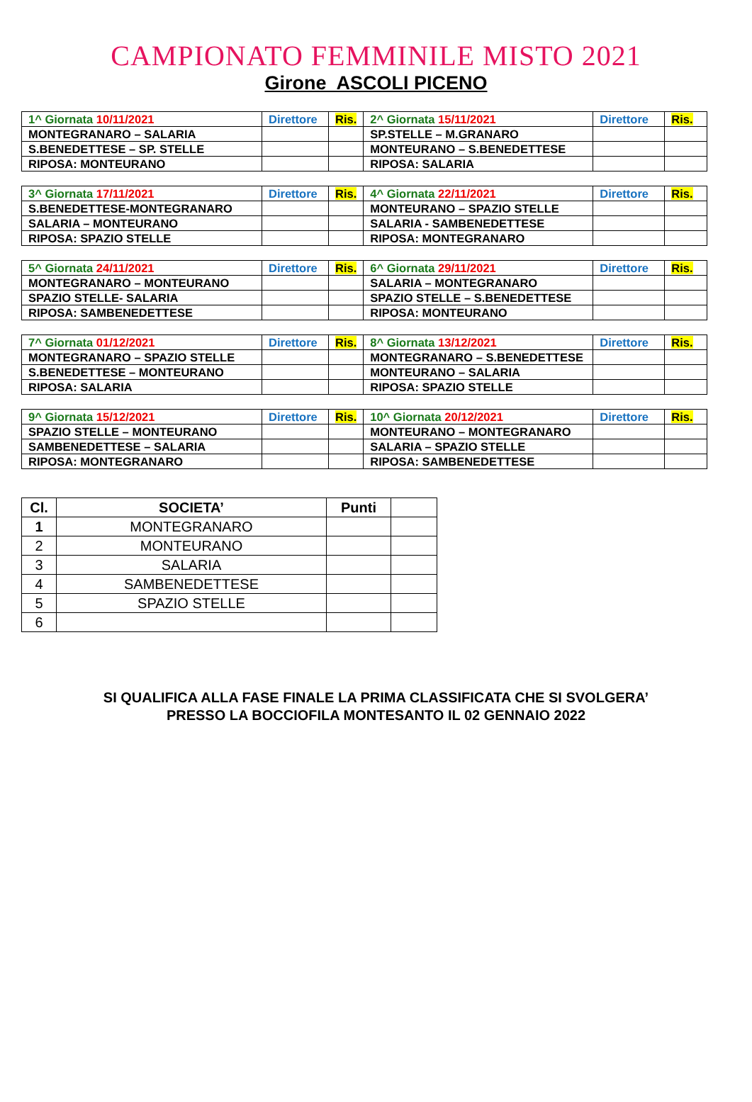CAMPIONATO FEMMINILE MISTO 2021
Girone ASCOLI PICENO
| 1^ Giornata 10/11/2021 | Direttore | Ris. | 2^ Giornata 15/11/2021 | Direttore | Ris. |
| MONTEGRANARO – SALARIA | | | SP.STELLE – M.GRANARO | | |
| S.BENEDETTESE – SP. STELLE | | | MONTEURANO – S.BENEDETTESE | | |
| RIPOSA: MONTEURANO | | | RIPOSA: SALARIA | | |
| 3^ Giornata 17/11/2021 | Direttore | Ris. | 4^ Giornata 22/11/2021 | Direttore | Ris. |
| S.BENEDETTESE-MONTEGRANARO | | | MONTEURANO – SPAZIO STELLE | | |
| SALARIA – MONTEURANO | | | SALARIA - SAMBENEDETTESE | | |
| RIPOSA: SPAZIO STELLE | | | RIPOSA: MONTEGRANARO | | |
| 5^ Giornata 24/11/2021 | Direttore | Ris. | 6^ Giornata 29/11/2021 | Direttore | Ris. |
| MONTEGRANARO – MONTEURANO | | | SALARIA – MONTEGRANARO | | |
| SPAZIO STELLE- SALARIA | | | SPAZIO STELLE – S.BENEDETTESE | | |
| RIPOSA: SAMBENEDETTESE | | | RIPOSA: MONTEURANO | | |
| 7^ Giornata 01/12/2021 | Direttore | Ris. | 8^ Giornata 13/12/2021 | Direttore | Ris. |
| MONTEGRANARO – SPAZIO STELLE | | | MONTEGRANARO – S.BENEDETTESE | | |
| S.BENEDETTESE – MONTEURANO | | | MONTEURANO – SALARIA | | |
| RIPOSA: SALARIA | | | RIPOSA: SPAZIO STELLE | | |
| 9^ Giornata 15/12/2021 | Direttore | Ris. | 10^ Giornata 20/12/2021 | Direttore | Ris. |
| SPAZIO STELLE – MONTEURANO | | | MONTEURANO – MONTEGRANARO | | |
| SAMBENEDETTESE – SALARIA | | | SALARIA – SPAZIO STELLE | | |
| RIPOSA: MONTEGRANARO | | | RIPOSA: SAMBENEDETTESE | | |
| Cl. | SOCIETA’ | Punti | |
| --- | --- | --- | --- |
| 1 | MONTEGRANARO | | |
| 2 | MONTEURANO | | |
| 3 | SALARIA | | |
| 4 | SAMBENEDETTESE | | |
| 5 | SPAZIO STELLE | | |
| 6 | | | |
SI QUALIFICA ALLA FASE FINALE LA PRIMA CLASSIFICATA CHE SI SVOLGERA’
PRESSO LA BOCCIOFILA MONTESANTO IL 02 GENNAIO 2022